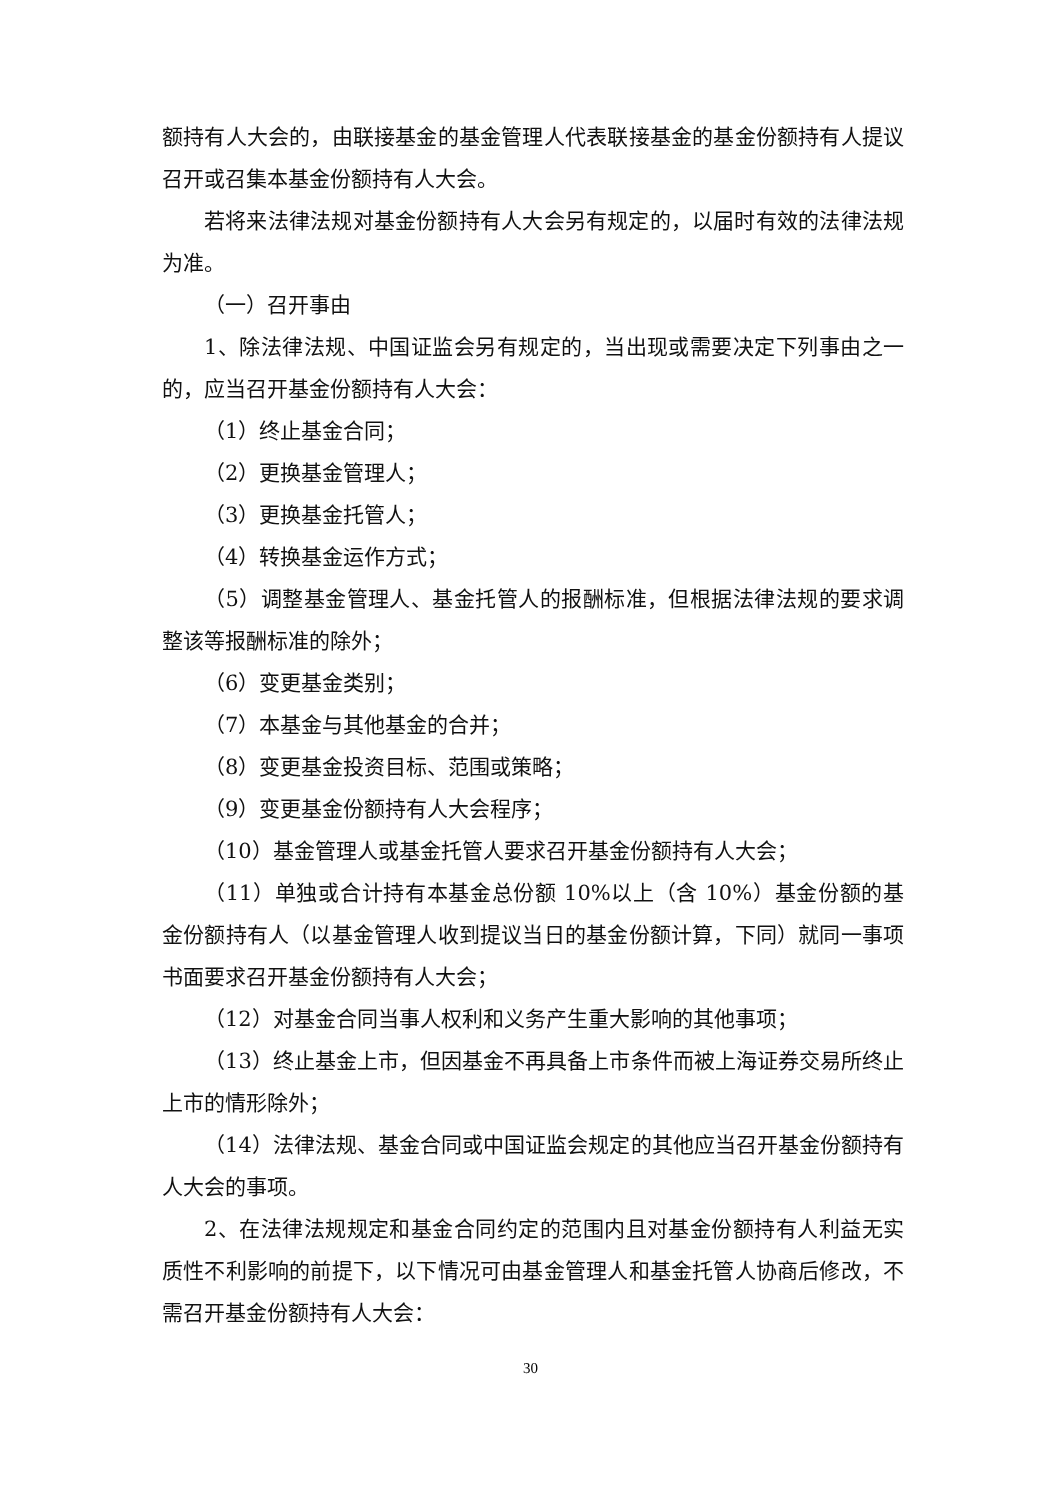额持有人大会的，由联接基金的基金管理人代表联接基金的基金份额持有人提议召开或召集本基金份额持有人大会。
若将来法律法规对基金份额持有人大会另有规定的，以届时有效的法律法规为准。
（一）召开事由
1、除法律法规、中国证监会另有规定的，当出现或需要决定下列事由之一的，应当召开基金份额持有人大会：
（1）终止基金合同；
（2）更换基金管理人；
（3）更换基金托管人；
（4）转换基金运作方式；
（5）调整基金管理人、基金托管人的报酬标准，但根据法律法规的要求调整该等报酬标准的除外；
（6）变更基金类别；
（7）本基金与其他基金的合并；
（8）变更基金投资目标、范围或策略；
（9）变更基金份额持有人大会程序；
（10）基金管理人或基金托管人要求召开基金份额持有人大会；
（11）单独或合计持有本基金总份额 10%以上（含 10%）基金份额的基金份额持有人（以基金管理人收到提议当日的基金份额计算，下同）就同一事项书面要求召开基金份额持有人大会；
（12）对基金合同当事人权利和义务产生重大影响的其他事项；
（13）终止基金上市，但因基金不再具备上市条件而被上海证券交易所终止上市的情形除外；
（14）法律法规、基金合同或中国证监会规定的其他应当召开基金份额持有人大会的事项。
2、在法律法规规定和基金合同约定的范围内且对基金份额持有人利益无实质性不利影响的前提下，以下情况可由基金管理人和基金托管人协商后修改，不需召开基金份额持有人大会：
30